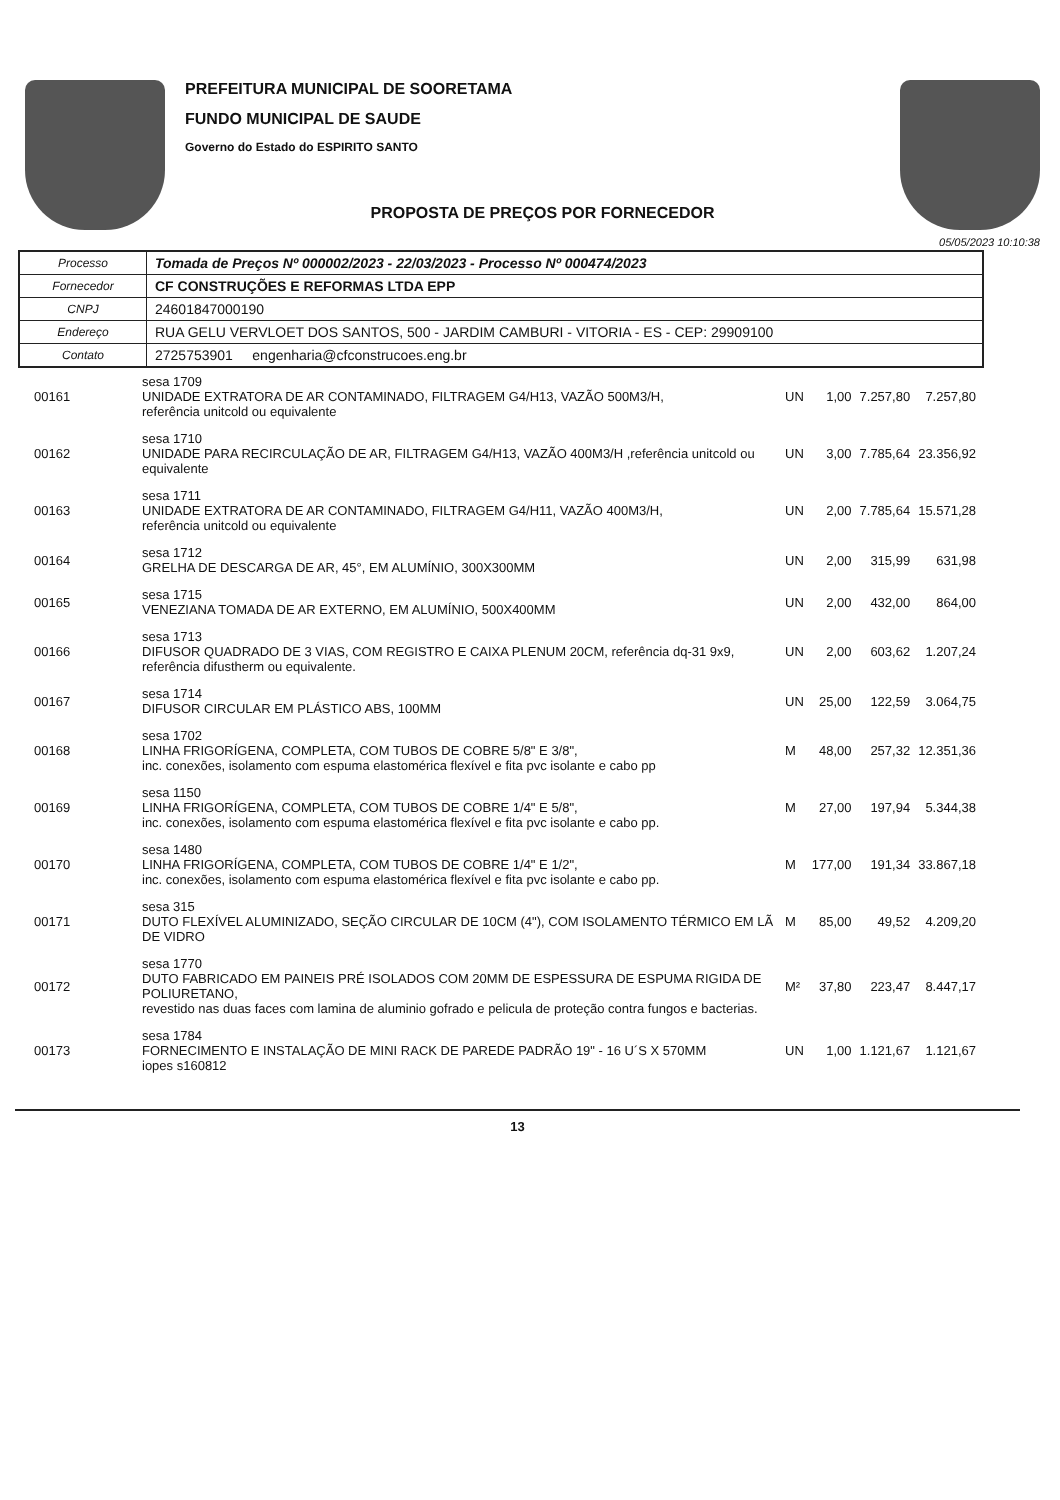PREFEITURA MUNICIPAL DE SOORETAMA
FUNDO MUNICIPAL DE SAUDE
Governo do Estado do ESPIRITO SANTO
PROPOSTA DE PREÇOS POR FORNECEDOR
05/05/2023 10:10:38
| Processo | Tomada de Preços Nº 000002/2023 - 22/03/2023 - Processo Nº 000474/2023 |
| Fornecedor | CF CONSTRUÇÕES E REFORMAS LTDA EPP |
| CNPJ | 24601847000190 |
| Endereço | RUA GELU VERVLOET DOS SANTOS, 500 - JARDIM CAMBURI - VITORIA - ES - CEP: 29909100 |
| Contato | 2725753901 engenharia@cfconstrucoes.eng.br |
| 00161 | sesa 1709 UNIDADE EXTRATORA DE AR CONTAMINADO, FILTRAGEM G4/H13, VAZÃO 500M3/H, referência unitcold ou equivalente | UN | 1,00 | 7.257,80 | 7.257,80 |
| 00162 | sesa 1710 UNIDADE PARA RECIRCULAÇÃO DE AR, FILTRAGEM G4/H13, VAZÃO 400M3/H ,referência unitcold ou equivalente | UN | 3,00 | 7.785,64 | 23.356,92 |
| 00163 | sesa 1711 UNIDADE EXTRATORA DE AR CONTAMINADO, FILTRAGEM G4/H11, VAZÃO 400M3/H, referência unitcold ou equivalente | UN | 2,00 | 7.785,64 | 15.571,28 |
| 00164 | sesa 1712 GRELHA DE DESCARGA DE AR, 45°, EM ALUMÍNIO, 300X300MM | UN | 2,00 | 315,99 | 631,98 |
| 00165 | sesa 1715 VENEZIANA TOMADA DE AR EXTERNO, EM ALUMÍNIO, 500X400MM | UN | 2,00 | 432,00 | 864,00 |
| 00166 | sesa 1713 DIFUSOR QUADRADO DE 3 VIAS, COM REGISTRO E CAIXA PLENUM 20CM, referência dq-31 9x9, referência difustherm ou equivalente. | UN | 2,00 | 603,62 | 1.207,24 |
| 00167 | sesa 1714 DIFUSOR CIRCULAR EM PLÁSTICO ABS, 100MM | UN | 25,00 | 122,59 | 3.064,75 |
| 00168 | sesa 1702 LINHA FRIGORÍGENA, COMPLETA, COM TUBOS DE COBRE 5/8" E 3/8", inc. conexões, isolamento com espuma elastomérica flexível e fita pvc isolante e cabo pp | M | 48,00 | 257,32 | 12.351,36 |
| 00169 | sesa 1150 LINHA FRIGORÍGENA, COMPLETA, COM TUBOS DE COBRE 1/4" E 5/8", inc. conexões, isolamento com espuma elastomérica flexível e fita pvc isolante e cabo pp. | M | 27,00 | 197,94 | 5.344,38 |
| 00170 | sesa 1480 LINHA FRIGORÍGENA, COMPLETA, COM TUBOS DE COBRE 1/4" E 1/2", inc. conexões, isolamento com espuma elastomérica flexível e fita pvc isolante e cabo pp. | M | 177,00 | 191,34 | 33.867,18 |
| 00171 | sesa 315 DUTO FLEXÍVEL ALUMINIZADO, SEÇÃO CIRCULAR DE 10CM (4"), COM ISOLAMENTO TÉRMICO EM LÃ DE VIDRO | M | 85,00 | 49,52 | 4.209,20 |
| 00172 | sesa 1770 DUTO FABRICADO EM PAINEIS PRÉ ISOLADOS COM 20MM DE ESPESSURA DE ESPUMA RIGIDA DE POLIURETANO, revestido nas duas faces com lamina de aluminio gofrado e pelicula de proteção contra fungos e bacterias. | M² | 37,80 | 223,47 | 8.447,17 |
| 00173 | sesa 1784 FORNECIMENTO E INSTALAÇÃO DE MINI RACK DE PAREDE PADRÃO 19" - 16 U´S X 570MM iopes s160812 | UN | 1,00 | 1.121,67 | 1.121,67 |
13